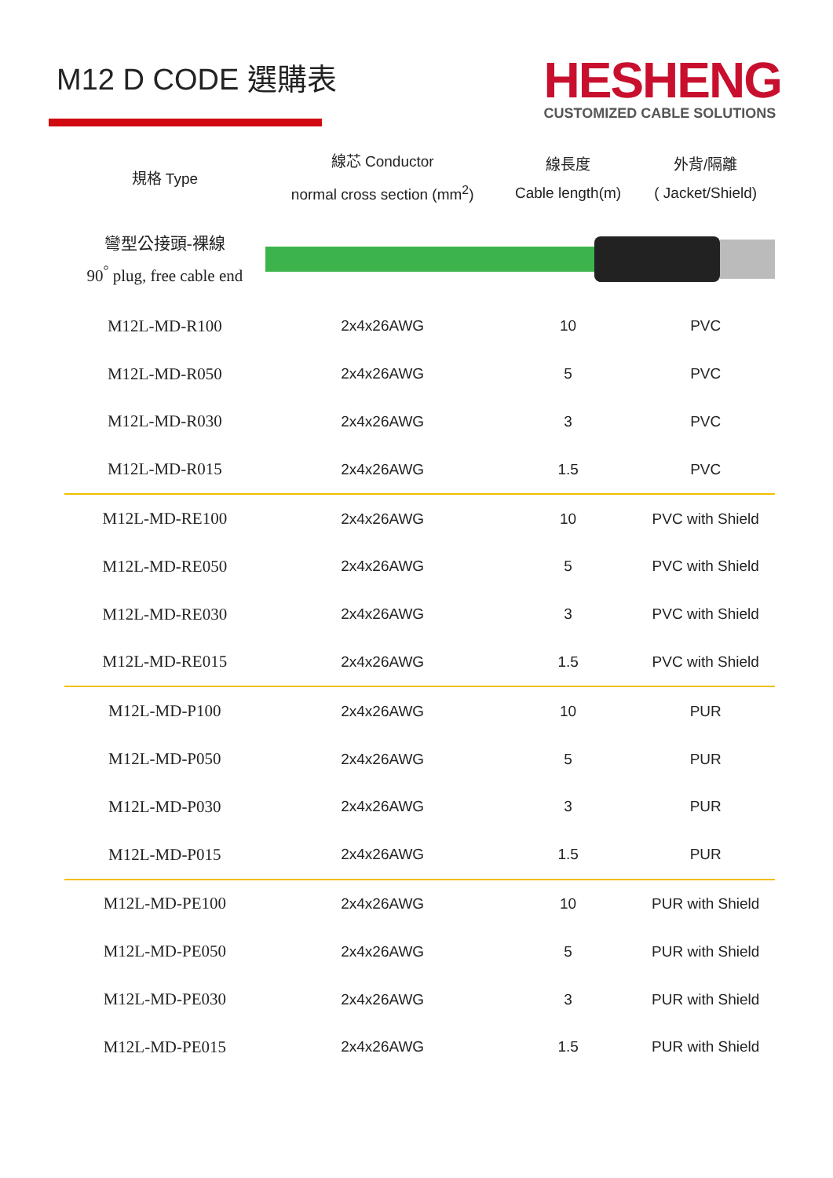M12 D CODE 選購表
HESHENG
CUSTOMIZED CABLE SOLUTIONS
| 規格 Type | 線芯 Conductor normal cross section (mm<sup>2</sup>) | 線長度 Cable length(m) | 外背/隔離 ( Jacket/Shield) |
| --- | --- | --- | --- |
| 彎型公接頭-裸線 90<sup>°</sup> plug, free cable end | | | |
| M12L-MD-R100 | 2x4x26AWG | 10 | PVC |
| M12L-MD-R050 | 2x4x26AWG | 5 | PVC |
| M12L-MD-R030 | 2x4x26AWG | 3 | PVC |
| M12L-MD-R015 | 2x4x26AWG | 1.5 | PVC |
| M12L-MD-RE100 | 2x4x26AWG | 10 | PVC with Shield |
| M12L-MD-RE050 | 2x4x26AWG | 5 | PVC with Shield |
| M12L-MD-RE030 | 2x4x26AWG | 3 | PVC with Shield |
| M12L-MD-RE015 | 2x4x26AWG | 1.5 | PVC with Shield |
| M12L-MD-P100 | 2x4x26AWG | 10 | PUR |
| M12L-MD-P050 | 2x4x26AWG | 5 | PUR |
| M12L-MD-P030 | 2x4x26AWG | 3 | PUR |
| M12L-MD-P015 | 2x4x26AWG | 1.5 | PUR |
| M12L-MD-PE100 | 2x4x26AWG | 10 | PUR with Shield |
| M12L-MD-PE050 | 2x4x26AWG | 5 | PUR with Shield |
| M12L-MD-PE030 | 2x4x26AWG | 3 | PUR with Shield |
| M12L-MD-PE015 | 2x4x26AWG | 1.5 | PUR with Shield |